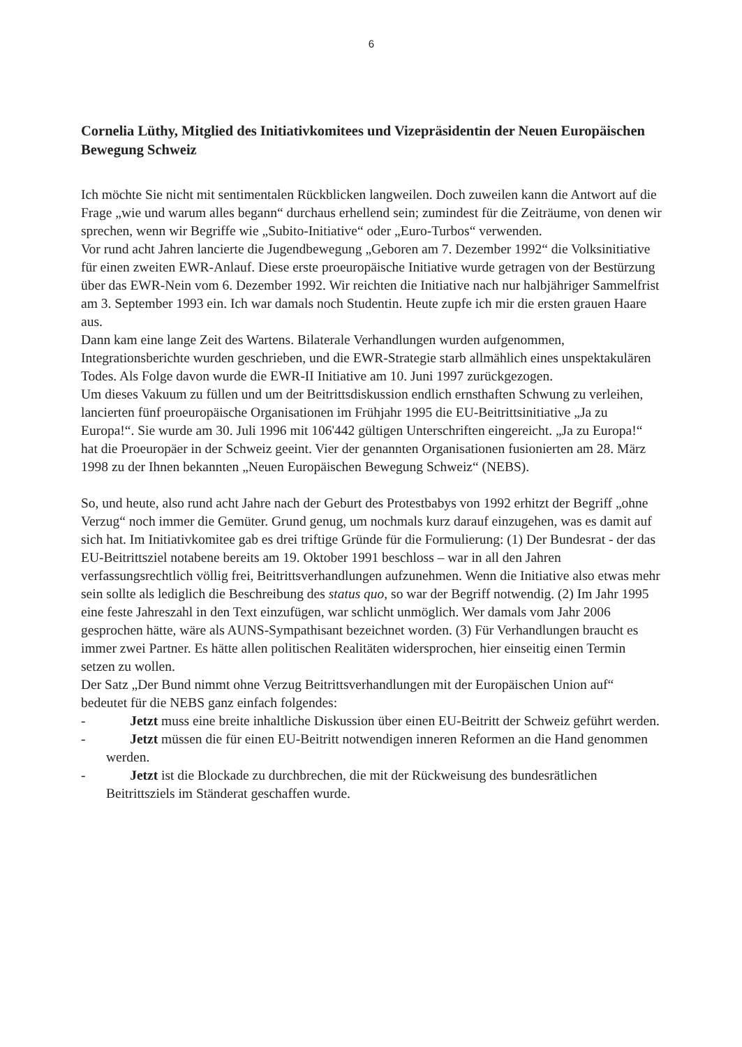6
Cornelia Lüthy, Mitglied des Initiativkomitees und Vizepräsidentin der Neuen Europäischen Bewegung Schweiz
Ich möchte Sie nicht mit sentimentalen Rückblicken langweilen. Doch zuweilen kann die Antwort auf die Frage „wie und warum alles begann“ durchaus erhellend sein; zumindest für die Zeiträume, von denen wir sprechen, wenn wir Begriffe wie „Subito-Initiative“ oder „Euro-Turbos“ verwenden.
Vor rund acht Jahren lancierte die Jugendbewegung „Geboren am 7. Dezember 1992“ die Volksinitiative für einen zweiten EWR-Anlauf. Diese erste proeuropäische Initiative wurde getragen von der Bestürzung über das EWR-Nein vom 6. Dezember 1992. Wir reichten die Initiative nach nur halbjähriger Sammelfrist am 3. September 1993 ein. Ich war damals noch Studentin. Heute zupfe ich mir die ersten grauen Haare aus.
Dann kam eine lange Zeit des Wartens. Bilaterale Verhandlungen wurden aufgenommen, Integrationsberichte wurden geschrieben, und die EWR-Strategie starb allmählich eines unspektakulären Todes. Als Folge davon wurde die EWR-II Initiative am 10. Juni 1997 zurückgezogen.
Um dieses Vakuum zu füllen und um der Beitrittsdiskussion endlich ernsthaften Schwung zu verleihen, lancierten fünf proeuropäische Organisationen im Frühjahr 1995 die EU-Beitrittsinitiative „Ja zu Europa!“. Sie wurde am 30. Juli 1996 mit 106'442 gültigen Unterschriften eingereicht. „Ja zu Europa!“ hat die Proeuropäer in der Schweiz geeint. Vier der genannten Organisationen fusionierten am 28. März 1998 zu der Ihnen bekannten „Neuen Europäischen Bewegung Schweiz“ (NEBS).
So, und heute, also rund acht Jahre nach der Geburt des Protestbabys von 1992 erhitzt der Begriff „ohne Verzug“ noch immer die Gemüter. Grund genug, um nochmals kurz darauf einzugehen, was es damit auf sich hat. Im Initiativkomitee gab es drei triftige Gründe für die Formulierung: (1) Der Bundesrat - der das EU-Beitrittsziel notabene bereits am 19. Oktober 1991 beschloss – war in all den Jahren verfassungsrechtlich völlig frei, Beitrittsverhandlungen aufzunehmen. Wenn die Initiative also etwas mehr sein sollte als lediglich die Beschreibung des status quo, so war der Begriff notwendig. (2) Im Jahr 1995 eine feste Jahreszahl in den Text einzufügen, war schlicht unmöglich. Wer damals vom Jahr 2006 gesprochen hätte, wäre als AUNS-Sympathisant bezeichnet worden. (3) Für Verhandlungen braucht es immer zwei Partner. Es hätte allen politischen Realitäten widersprochen, hier einseitig einen Termin setzen zu wollen.
Der Satz „Der Bund nimmt ohne Verzug Beitrittsverhandlungen mit der Europäischen Union auf“ bedeutet für die NEBS ganz einfach folgendes:
- Jetzt muss eine breite inhaltliche Diskussion über einen EU-Beitritt der Schweiz geführt werden.
- Jetzt müssen die für einen EU-Beitritt notwendigen inneren Reformen an die Hand genommen werden.
- Jetzt ist die Blockade zu durchbrechen, die mit der Rückweisung des bundesrätlichen Beitrittsziels im Ständerat geschaffen wurde.